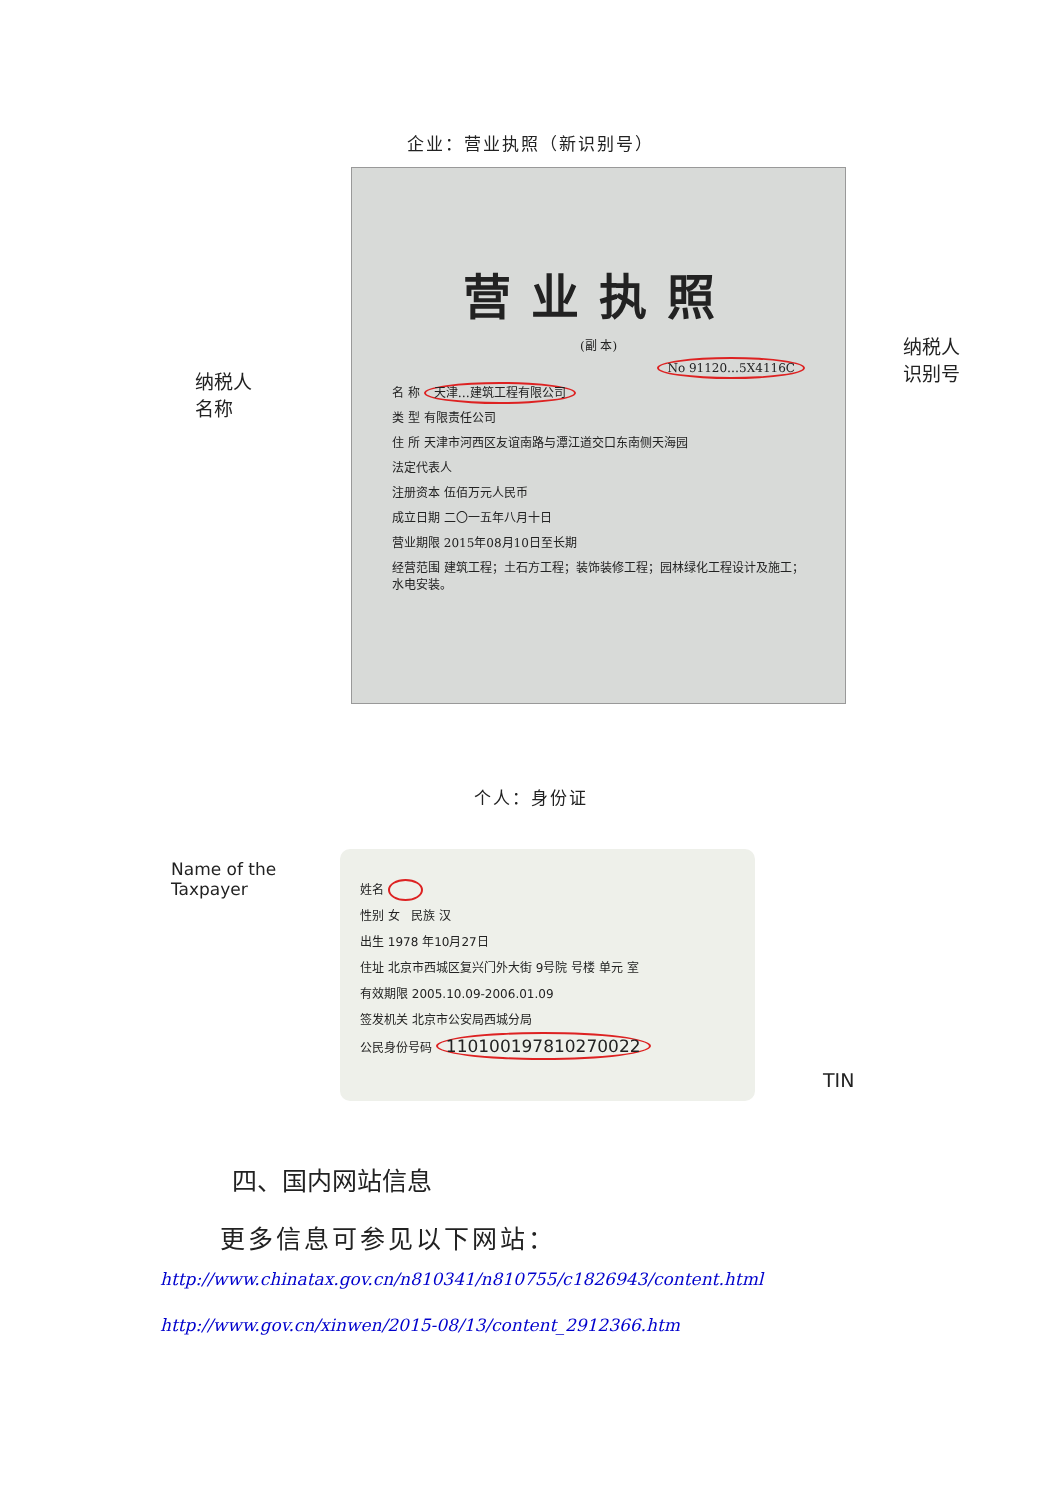企业：营业执照（新识别号）
纳税人
名称
营业执照
(副 本)
No 91120…5X4116C
名 称 天津…建筑工程有限公司
类 型 有限责任公司
住 所 天津市河西区友谊南路与潭江道交口东南侧天海园
法定代表人
注册资本 伍佰万元人民币
成立日期 二〇一五年八月十日
营业期限 2015年08月10日至长期
经营范围 建筑工程；土石方工程；装饰装修工程；园林绿化工程设计及施工；水电安装。
纳税人
识别号
个人：身份证
Name of the
Taxpayer
姓名
性别 女 民族 汉
出生 1978 年10月27日
住址 北京市西城区复兴门外大街 9号院 号楼 单元 室
有效期限 2005.10.09-2006.01.09
签发机关 北京市公安局西城分局
公民身份号码 110100197810270022
TIN
四、国内网站信息
更多信息可参见以下网站：
http://www.chinatax.gov.cn/n810341/n810755/c1826943/content.html
http://www.gov.cn/xinwen/2015-08/13/content_2912366.htm